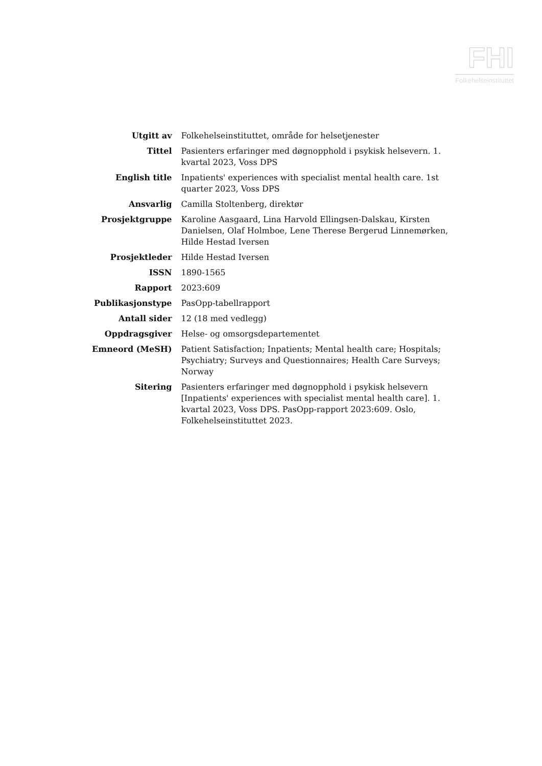FHI
Folkehelseinstituttet
| Utgitt av | Folkehelseinstituttet, område for helsetjenester |
| Tittel | Pasienters erfaringer med døgnopphold i psykisk helsevern. 1. kvartal 2023, Voss DPS |
| English title | Inpatients' experiences with specialist mental health care. 1st quarter 2023, Voss DPS |
| Ansvarlig | Camilla Stoltenberg, direktør |
| Prosjektgruppe | Karoline Aasgaard, Lina Harvold Ellingsen-Dalskau, Kirsten Danielsen, Olaf Holmboe, Lene Therese Bergerud Linnemørken, Hilde Hestad Iversen |
| Prosjektleder | Hilde Hestad Iversen |
| ISSN | 1890-1565 |
| Rapport | 2023:609 |
| Publikasjonstype | PasOpp-tabellrapport |
| Antall sider | 12 (18 med vedlegg) |
| Oppdragsgiver | Helse- og omsorgsdepartementet |
| Emneord (MeSH) | Patient Satisfaction; Inpatients; Mental health care; Hospitals; Psychiatry; Surveys and Questionnaires; Health Care Surveys; Norway |
| Sitering | Pasienters erfaringer med døgnopphold i psykisk helsevern [Inpatients' experiences with specialist mental health care]. 1. kvartal 2023, Voss DPS. PasOpp-rapport 2023:609. Oslo, Folkehelseinstituttet 2023. |